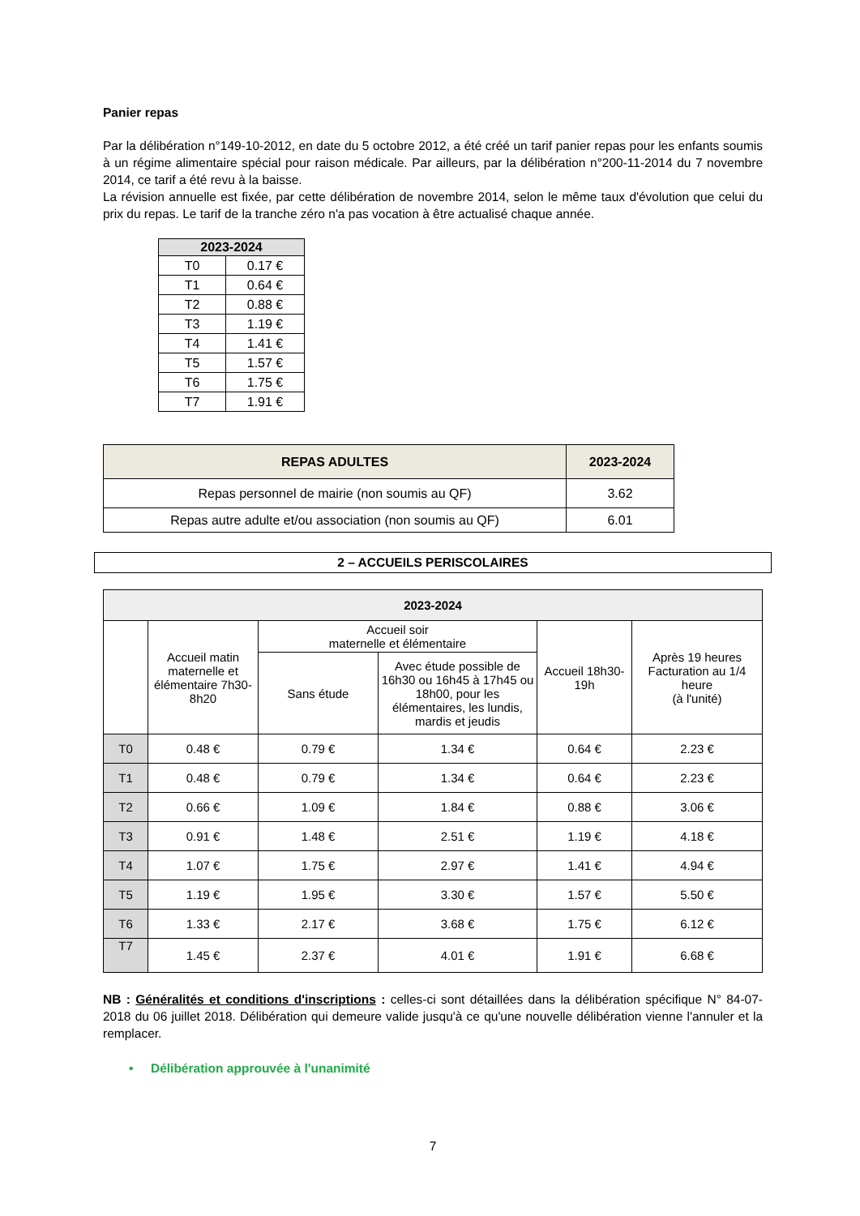Panier repas
Par la délibération n°149-10-2012, en date du 5 octobre 2012, a été créé un tarif panier repas pour les enfants soumis à un régime alimentaire spécial pour raison médicale. Par ailleurs, par la délibération n°200-11-2014 du 7 novembre 2014, ce tarif a été revu à la baisse.
La révision annuelle est fixée, par cette délibération de novembre 2014, selon le même taux d'évolution que celui du prix du repas. Le tarif de la tranche zéro n'a pas vocation à être actualisé chaque année.
| 2023-2024 | |
| --- | --- |
| T0 | 0.17 € |
| T1 | 0.64 € |
| T2 | 0.88 € |
| T3 | 1.19 € |
| T4 | 1.41 € |
| T5 | 1.57 € |
| T6 | 1.75 € |
| T7 | 1.91 € |
| REPAS ADULTES | 2023-2024 |
| --- | --- |
| Repas personnel de mairie (non soumis au QF) | 3.62 |
| Repas autre adulte et/ou association (non soumis au QF) | 6.01 |
2 – ACCUEILS PERISCOLAIRES
| 2023-2024 | | | | | |
| --- | --- | --- | --- | --- | --- |
| | Accueil matin maternelle et élémentaire 7h30-8h20 | Accueil soir maternelle et élémentaire | | Accueil 18h30-19h | Après 19 heures Facturation au 1/4 heure (à l'unité) |
| | | Sans étude | Avec étude possible de 16h30 ou 16h45 à 17h45 ou 18h00, pour les élémentaires, les lundis, mardis et jeudis | | |
| T0 | 0.48 € | 0.79 € | 1.34 € | 0.64 € | 2.23 € |
| T1 | 0.48 € | 0.79 € | 1.34 € | 0.64 € | 2.23 € |
| T2 | 0.66 € | 1.09 € | 1.84 € | 0.88 € | 3.06 € |
| T3 | 0.91 € | 1.48 € | 2.51 € | 1.19 € | 4.18 € |
| T4 | 1.07 € | 1.75 € | 2.97 € | 1.41 € | 4.94 € |
| T5 | 1.19 € | 1.95 € | 3.30 € | 1.57 € | 5.50 € |
| T6 | 1.33 € | 2.17 € | 3.68 € | 1.75 € | 6.12 € |
| T7 | 1.45 € | 2.37 € | 4.01 € | 1.91 € | 6.68 € |
NB : Généralités et conditions d'inscriptions : celles-ci sont détaillées dans la délibération spécifique N° 84-07-2018 du 06 juillet 2018. Délibération qui demeure valide jusqu'à ce qu'une nouvelle délibération vienne l'annuler et la remplacer.
• Délibération approuvée à l'unanimité
7